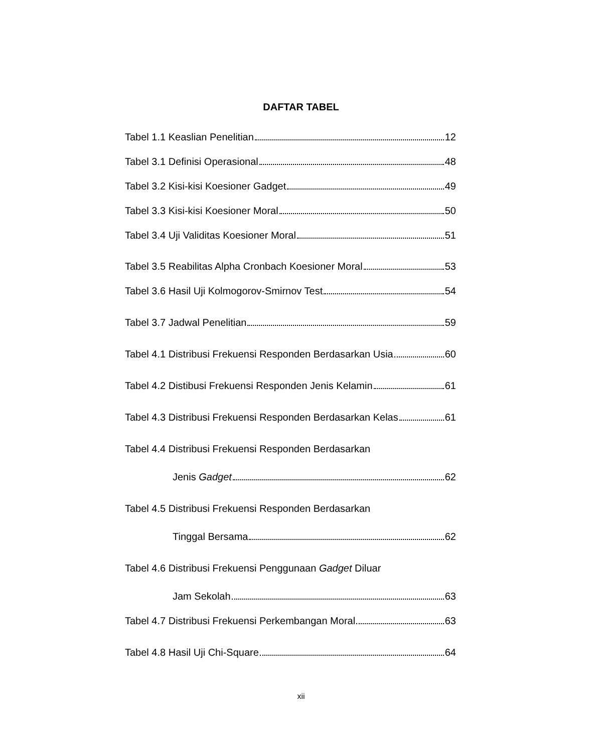DAFTAR TABEL
Tabel 1.1 Keaslian Penelitian 12
Tabel 3.1 Definisi Operasional 48
Tabel 3.2 Kisi-kisi Koesioner Gadget 49
Tabel 3.3 Kisi-kisi Koesioner Moral 50
Tabel 3.4 Uji Validitas Koesioner Moral 51
Tabel 3.5 Reabilitas Alpha Cronbach Koesioner Moral 53
Tabel 3.6 Hasil Uji Kolmogorov-Smirnov Test 54
Tabel 3.7 Jadwal Penelitian 59
Tabel 4.1 Distribusi Frekuensi Responden Berdasarkan Usia 60
Tabel 4.2 Distibusi Frekuensi Responden Jenis Kelamin 61
Tabel 4.3 Distribusi Frekuensi Responden Berdasarkan Kelas 61
Tabel 4.4 Distribusi Frekuensi Responden Berdasarkan
Jenis Gadget 62
Tabel 4.5 Distribusi Frekuensi Responden Berdasarkan
Tinggal Bersama 62
Tabel 4.6 Distribusi Frekuensi Penggunaan Gadget Diluar
Jam Sekolah 63
Tabel 4.7 Distribusi Frekuensi Perkembangan Moral 63
Tabel 4.8 Hasil Uji Chi-Square 64
xii